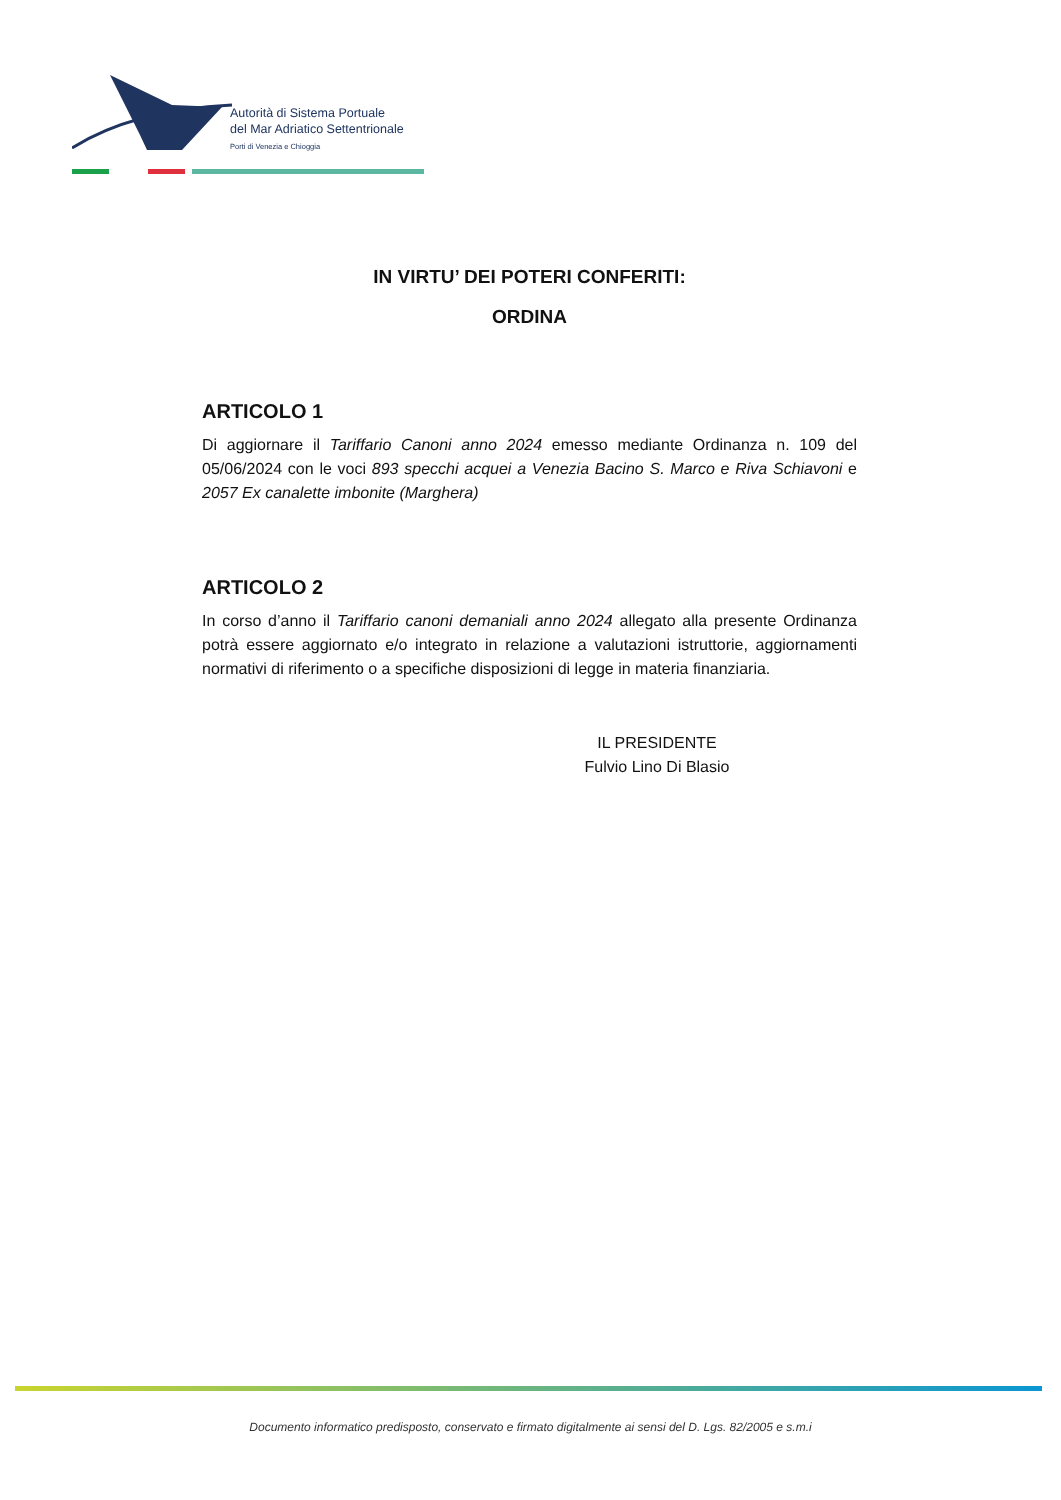Autorità di Sistema Portuale
del Mar Adriatico Settentrionale
Porti di Venezia e Chioggia
IN VIRTU’ DEI POTERI CONFERITI:
ORDINA
ARTICOLO 1
Di aggiornare il Tariffario Canoni anno 2024 emesso mediante Ordinanza n. 109 del 05/06/2024 con le voci 893 specchi acquei a Venezia Bacino S. Marco e Riva Schiavoni e 2057 Ex canalette imbonite (Marghera)
ARTICOLO 2
In corso d’anno il Tariffario canoni demaniali anno 2024 allegato alla presente Ordinanza potrà essere aggiornato e/o integrato in relazione a valutazioni istruttorie, aggiornamenti normativi di riferimento o a specifiche disposizioni di legge in materia finanziaria.
IL PRESIDENTE
Fulvio Lino Di Blasio
Documento informatico predisposto, conservato e firmato digitalmente ai sensi del D. Lgs. 82/2005 e s.m.i